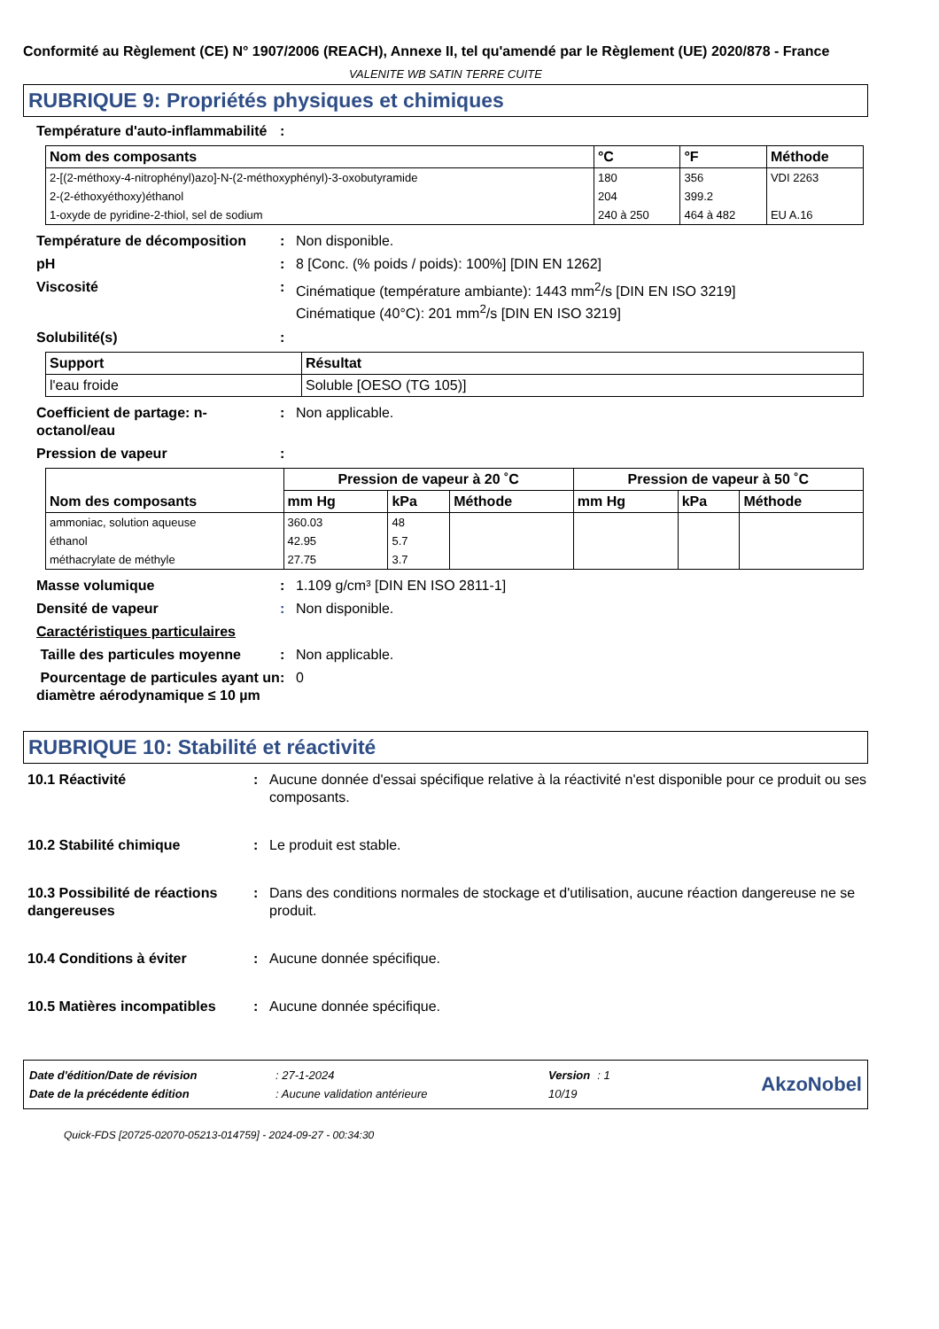Conformité au Règlement (CE) N° 1907/2006 (REACH), Annexe II, tel qu'amendé par le Règlement (UE) 2020/878 - France
VALENITE WB SATIN TERRE CUITE
RUBRIQUE 9: Propriétés physiques et chimiques
Température d'auto-inflammabilité
:
| Nom des composants | °C | °F | Méthode |
| --- | --- | --- | --- |
| 2-[(2-méthoxy-4-nitrophényl)azo]-N-(2-méthoxyphényl)-3-oxobutyramide | 180 | 356 | VDI 2263 |
| 2-(2-éthoxyéthoxy)éthanol | 204 | 399.2 | |
| 1-oxyde de pyridine-2-thiol, sel de sodium | 240 à 250 | 464 à 482 | EU A.16 |
Température de décomposition : Non disponible.
pH : 8 [Conc. (% poids / poids): 100%] [DIN EN 1262]
Viscosité : Cinématique (température ambiante): 1443 mm<sup>2</sup>/s [DIN EN ISO 3219]
Cinématique (40°C): 201 mm<sup>2</sup>/s [DIN EN ISO 3219]
Solubilité(s) :
| Support | Résultat |
| --- | --- |
| l'eau froide | Soluble [OESO (TG 105)] |
Coefficient de partage: n-octanol/eau
: Non applicable.
Pression de vapeur :
| Nom des composants | Pression de vapeur à 20 ˚C | | | Pression de vapeur à 50 ˚C | | |
| --- | --- | --- | --- | --- | --- | --- |
| | mm Hg | kPa | Méthode | mm Hg | kPa | Méthode |
| ammoniac, solution aqueuse | 360.03 | 48 | | | | |
| éthanol | 42.95 | 5.7 | | | | |
| méthacrylate de méthyle | 27.75 | 3.7 | | | | |
Masse volumique : 1.109 g/cm³ [DIN EN ISO 2811-1]
Densité de vapeur : Non disponible.
Caractéristiques particulaires
Taille des particules moyenne
: Non applicable.
Pourcentage de particules ayant un diamètre aérodynamique ≤ 10 µm
: 0
RUBRIQUE 10: Stabilité et réactivité
10.1 Réactivité : Aucune donnée d'essai spécifique relative à la réactivité n'est disponible pour ce produit ou ses composants.
10.2 Stabilité chimique : Le produit est stable.
10.3 Possibilité de réactions dangereuses
: Dans des conditions normales de stockage et d'utilisation, aucune réaction dangereuse ne se produit.
10.4 Conditions à éviter : Aucune donnée spécifique.
10.5 Matières incompatibles
: Aucune donnée spécifique.
| Date d'édition/Date de révision | : 27-1-2024 | Version | : 1 |
| Date de la précédente édition | : Aucune validation antérieure | 10/19 | |
AkzoNobel
Quick-FDS [20725-02070-05213-014759] - 2024-09-27 - 00:34:30